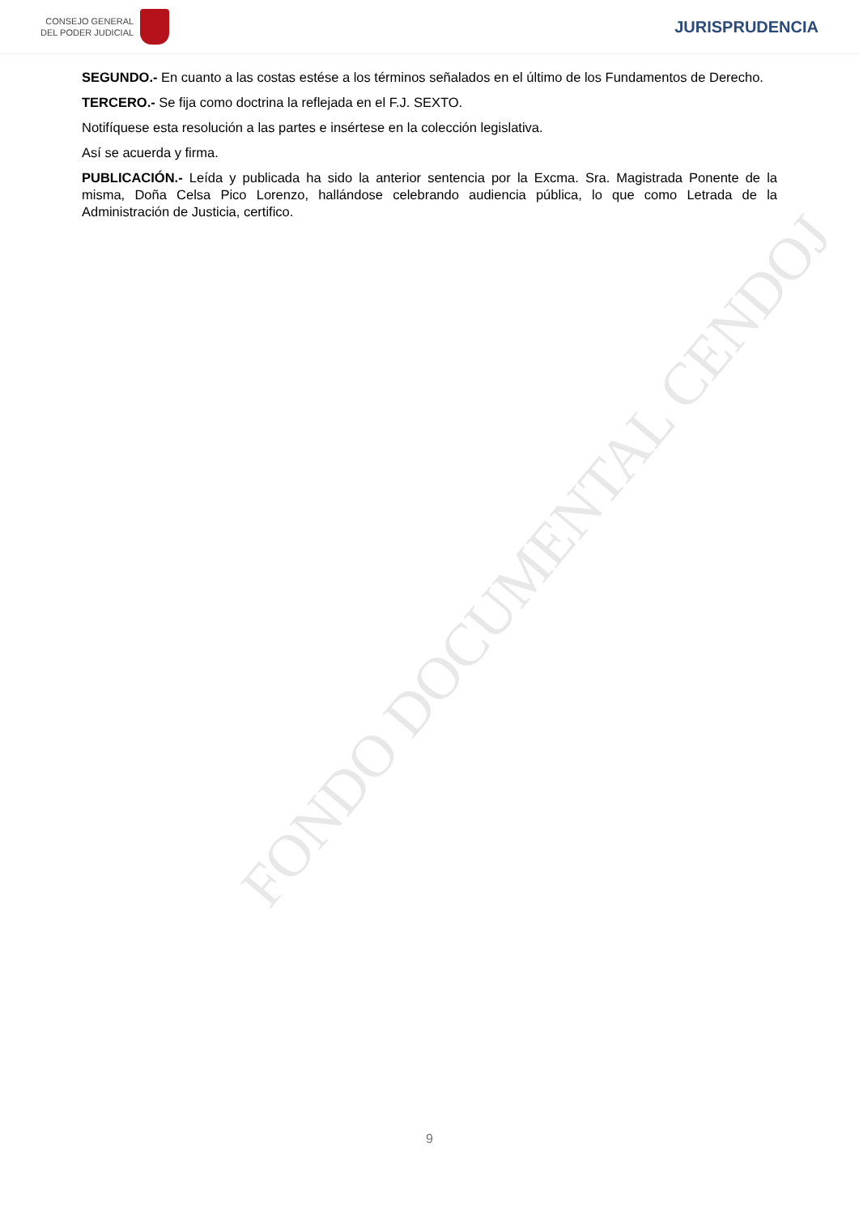CONSEJO GENERAL
DEL PODER JUDICIAL
JURISPRUDENCIA
FONDO DOCUMENTAL CENDOJ
SEGUNDO.- En cuanto a las costas estése a los términos señalados en el último de los Fundamentos de Derecho.
TERCERO.- Se fija como doctrina la reflejada en el F.J. SEXTO.
Notifíquese esta resolución a las partes e insértese en la colección legislativa.
Así se acuerda y firma.
PUBLICACIÓN.- Leída y publicada ha sido la anterior sentencia por la Excma. Sra. Magistrada Ponente de la misma, Doña Celsa Pico Lorenzo, hallándose celebrando audiencia pública, lo que como Letrada de la Administración de Justicia, certifico.
9